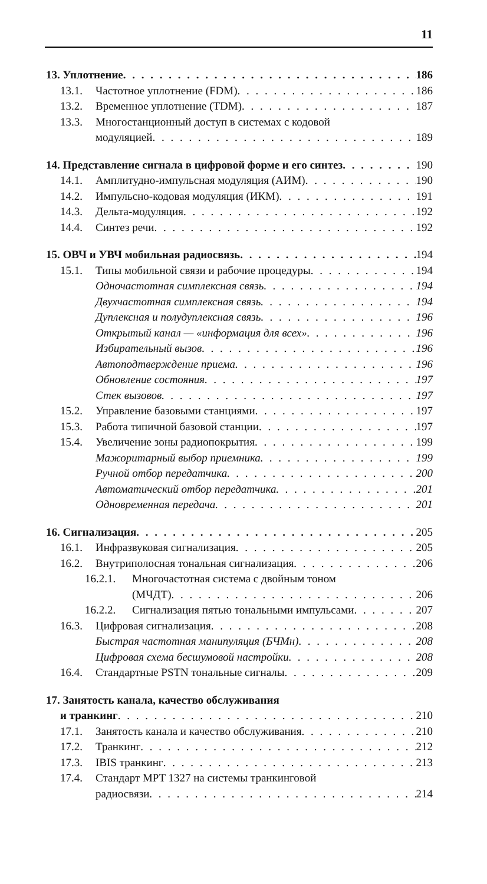11
13. Уплотнение 186
13.1. Частотное уплотнение (FDM) 186
13.2. Временное уплотнение (TDM) 187
13.3. Многостанционный доступ в системах с кодовой
модуляцией 189
14. Представление сигнала в цифровой форме и его синтез 190
14.1. Амплитудно-импульсная модуляция (АИМ) 190
14.2. Импульсно-кодовая модуляция (ИКМ) 191
14.3. Дельта-модуляция 192
14.4. Синтез речи 192
15. ОВЧ и УВЧ мобильная радиосвязь 194
15.1. Типы мобильной связи и рабочие процедуры 194
Одночастотная симплексная связь 194
Двухчастотная симплексная связь 194
Дуплексная и полудуплексная связь 196
Открытый канал — «информация для всех» 196
Избирательный вызов 196
Автоподтверждение приема 196
Обновление состояния 197
Стек вызовов 197
15.2. Управление базовыми станциями 197
15.3. Работа типичной базовой станции 197
15.4. Увеличение зоны радиопокрытия 199
Мажоритарный выбор приемника 199
Ручной отбор передатчика 200
Автоматический отбор передатчика 201
Одновременная передача 201
16. Сигнализация 205
16.1. Инфразвуковая сигнализация 205
16.2. Внутриполосная тональная сигнализация 206
16.2.1. Многочастотная система с двойным тоном
(МЧДТ) 206
16.2.2. Сигнализация пятью тональными импульсами 207
16.3. Цифровая сигнализация 208
Быстрая частотная манипуляция (БЧМн) 208
Цифровая схема бесшумовой настройки 208
16.4. Стандартные PSTN тональные сигналы 209
17. Занятость канала, качество обслуживания
и транкинг 210
17.1. Занятость канала и качество обслуживания 210
17.2. Транкинг 212
17.3. IBIS транкинг 213
17.4. Стандарт MPT 1327 на системы транкинговой
радиосвязи 214